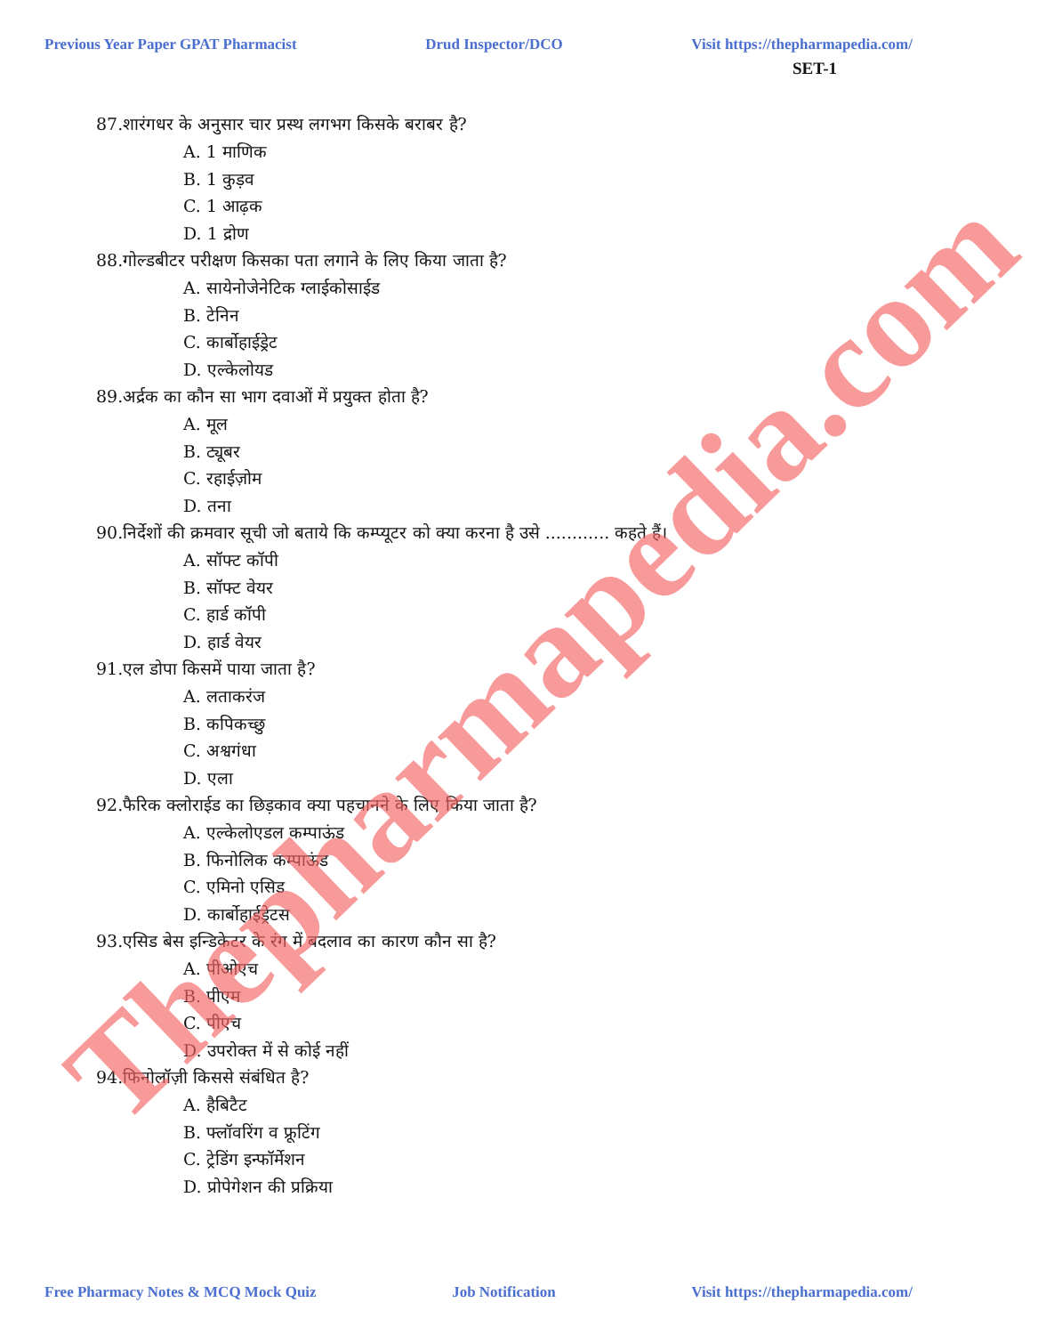Previous Year Paper GPAT Pharmacist Drud Inspector/DCO Visit https://thepharmapedia.com/
SET-1
87.शारंगधर के अनुसार चार प्रस्थ लगभग किसके बराबर है?
A. 1 माणिक
B. 1 कुड़व
C. 1 आढ़क
D. 1 द्रोण
88.गोल्डबीटर परीक्षण किसका पता लगाने के लिए किया जाता है?
A. सायेनोजेनेटिक ग्लाईकोसाईड
B. टेनिन
C. कार्बोहाईड्रेट
D. एल्केलोयड
89.अर्द्रक का कौन सा भाग दवाओं में प्रयुक्त होता है?
A. मूल
B. ट्यूबर
C. रहाईज़ोम
D. तना
90.निर्देशों की क्रमवार सूची जो बताये कि कम्प्यूटर को क्या करना है उसे ............ कहते हैं।
A. सॉफ्ट कॉपी
B. सॉफ्ट वेयर
C. हार्ड कॉपी
D. हार्ड वेयर
91.एल डोपा किसमें पाया जाता है?
A. लताकरंज
B. कपिकच्छु
C. अश्वगंधा
D. एला
92.फैरिक क्लोराईड का छिड़काव क्या पहचानने के लिए किया जाता है?
A. एल्केलोएडल कम्पाऊंड
B. फिनोलिक कम्पाऊंड
C. एमिनो एसिड
D. कार्बोहाईड्रेटस
93.एसिड बेस इन्डिकेटर के रंग में बदलाव का कारण कौन सा है?
A. पीओएच
B. पीएम
C. पीएच
D. उपरोक्त में से कोई नहीं
94.फिनोलॉज़ी किससे संबंधित है?
A. हैबिटैट
B. फ्लॉवरिंग व फ्रूटिंग
C. ट्रेडिंग इन्फॉर्मेशन
D. प्रोपेगेशन की प्रक्रिया
Free Pharmacy Notes & MCQ Mock Quiz Job Notification Visit https://thepharmapedia.com/
Thepharmapedia.com